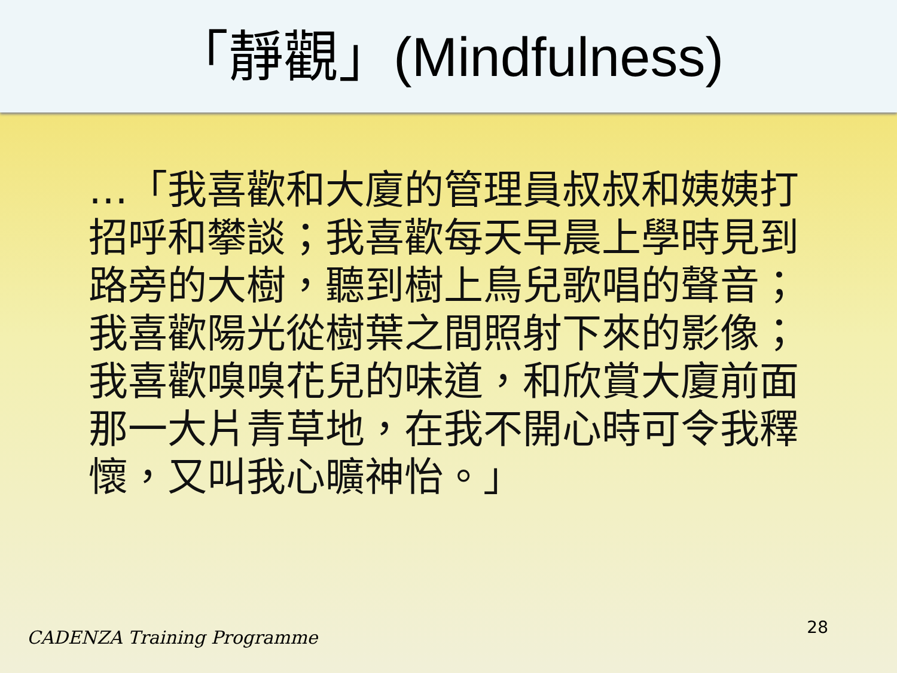「靜觀」(Mindfulness)
…「我喜歡和大廈的管理員叔叔和姨姨打招呼和攀談；我喜歡每天早晨上學時見到路旁的大樹，聽到樹上鳥兒歌唱的聲音；我喜歡陽光從樹葉之間照射下來的影像；我喜歡嗅嗅花兒的味道，和欣賞大廈前面那一大片青草地，在我不開心時可令我釋懷，又叫我心曠神怡。」
CADENZA Training Programme 28